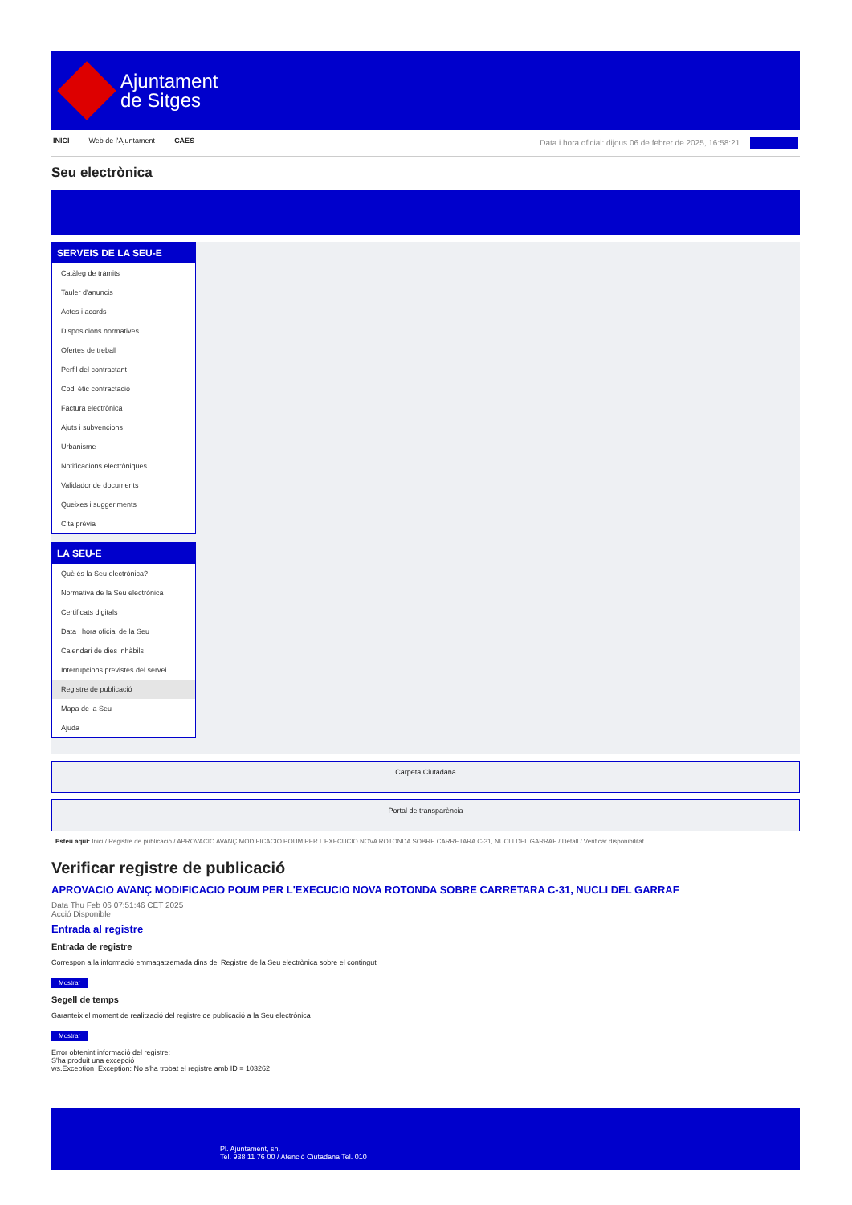Ajuntament
de Sitges
INICI Web de l'Ajuntament CAES Data i hora oficial: dijous 06 de febrer de 2025, 16:58:21
Seu electrònica
SERVEIS DE LA SEU-E
Catàleg de tràmits
Tauler d'anuncis
Actes i acords
Disposicions normatives
Ofertes de treball
Perfil del contractant
Codi ètic contractació
Factura electrònica
Ajuts i subvencions
Urbanisme
Notificacions electròniques
Validador de documents
Queixes i suggeriments
Cita prèvia
LA SEU-E
Què és la Seu electrònica?
Normativa de la Seu electrònica
Certificats digitals
Data i hora oficial de la Seu
Calendari de dies inhàbils
Interrupcions previstes del servei
Registre de publicació
Mapa de la Seu
Ajuda
Carpeta Ciutadana
Portal de transparència
Esteu aquí: Inici / Registre de publicació / APROVACIO AVANÇ MODIFICACIO POUM PER L'EXECUCIO NOVA ROTONDA SOBRE CARRETARA C-31, NUCLI DEL GARRAF / Detall / Verificar disponibilitat
Verificar registre de publicació
APROVACIO AVANÇ MODIFICACIO POUM PER L'EXECUCIO NOVA ROTONDA SOBRE CARRETARA C-31, NUCLI DEL GARRAF
Data Thu Feb 06 07:51:46 CET 2025
Acció Disponible
Entrada al registre
Entrada de registre
Correspon a la informació emmagatzemada dins del Registre de la Seu electrònica sobre el contingut
Mostrar
Segell de temps
Garanteix el moment de realització del registre de publicació a la Seu electrònica
Mostrar
Error obtenint informació del registre:
S'ha produit una excepció
ws.Exception_Exception: No s'ha trobat el registre amb ID = 103262
Pl. Ajuntament, sn.
Tel. 938 11 76 00 / Atenció Ciutadana Tel. 010